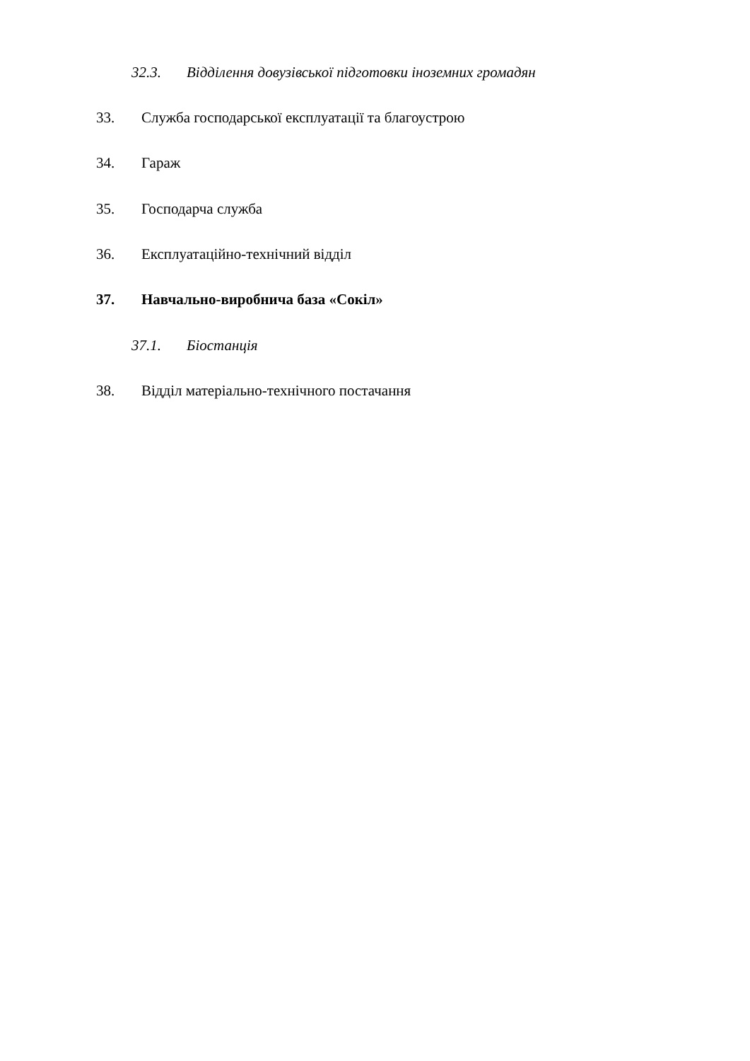32.3. Відділення довузівської підготовки іноземних громадян
33. Служба господарської експлуатації та благоустрою
34. Гараж
35. Господарча служба
36. Експлуатаційно-технічний відділ
37. Навчально-виробнича база «Сокіл»
37.1. Біостанція
38. Відділ матеріально-технічного постачання